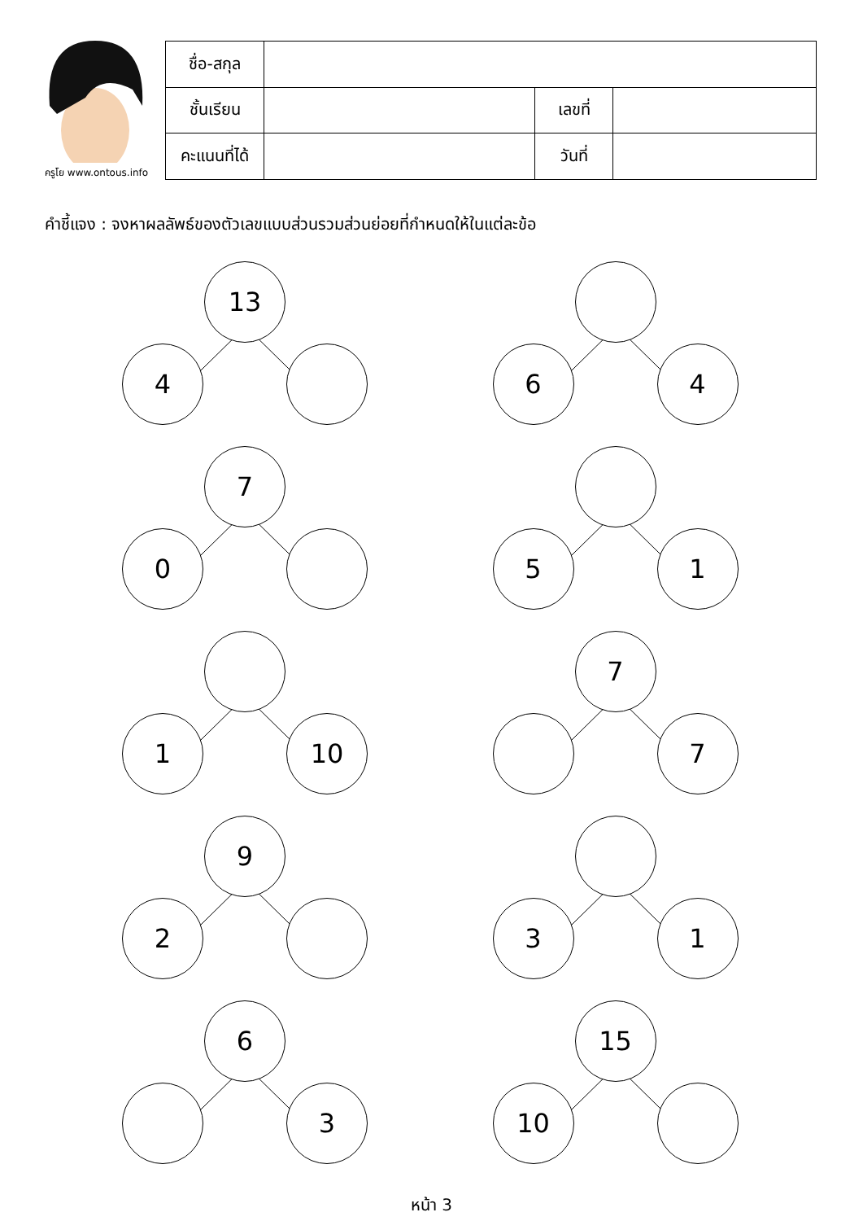ครูโย www.ontous.info
| ชื่อ-สกุล | | | |
| ชั้นเรียน | | เลขที่ | |
| คะแนนที่ได้ | | วันที่ | |
คำชี้แจง : จงหาผลลัพธ์ของตัวเลขแบบส่วนรวมส่วนย่อยที่กำหนดให้ในแต่ละข้อ
13
4
6 4
7
0
5 1
1 10
7
7
9
2
3 1
6
3
15
10
หน้า 3